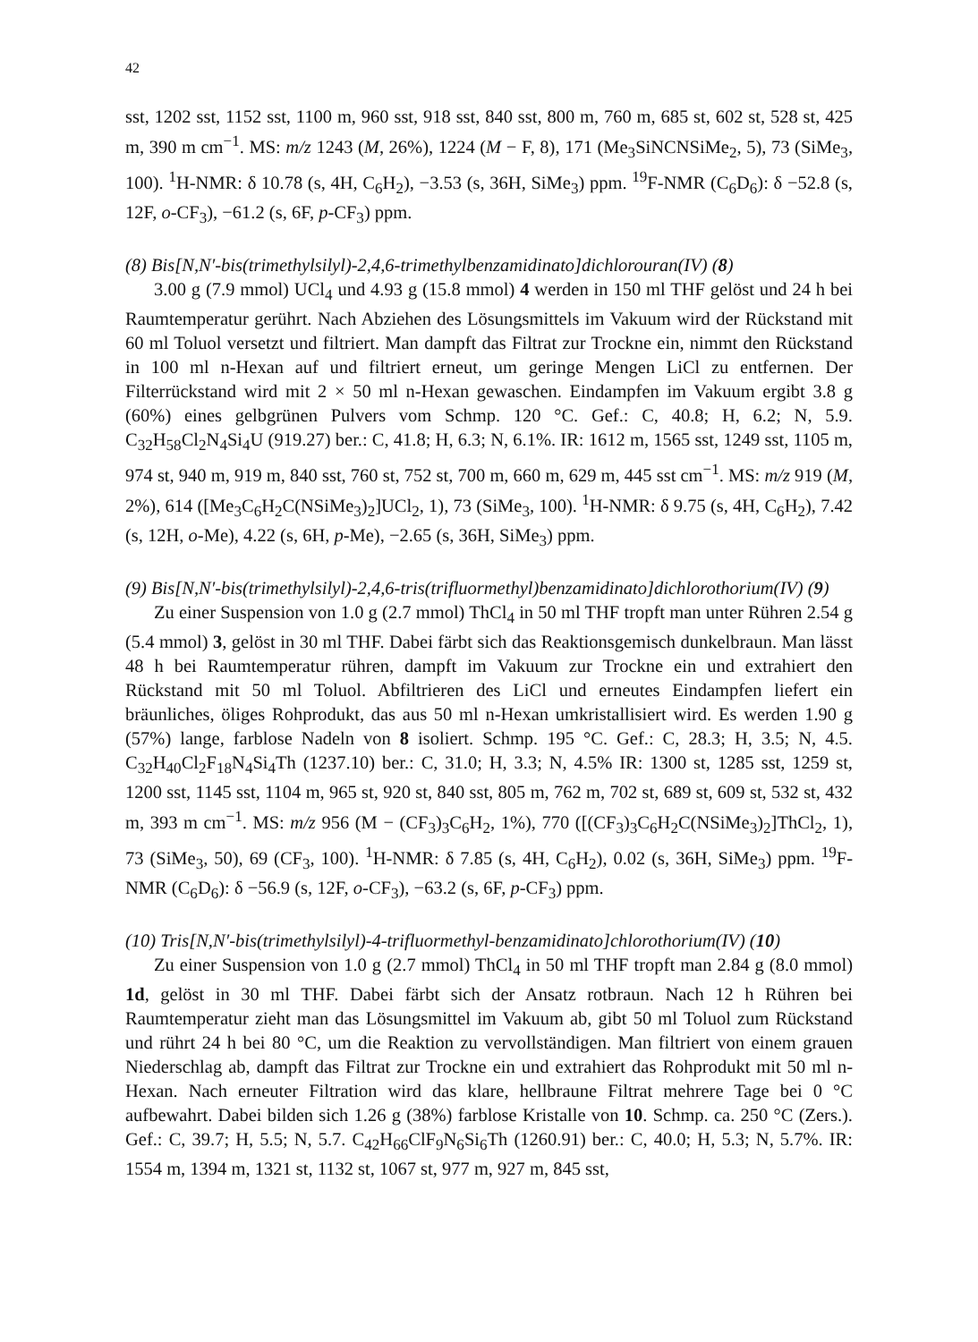42
sst, 1202 sst, 1152 sst, 1100 m, 960 sst, 918 sst, 840 sst, 800 m, 760 m, 685 st, 602 st, 528 st, 425 m, 390 m cm<sup>−1</sup>. MS: m/z 1243 (M, 26%), 1224 (M − F, 8), 171 (Me<sub>3</sub>SiNCNSiMe<sub>2</sub>, 5), 73 (SiMe<sub>3</sub>, 100). <sup>1</sup>H-NMR: δ 10.78 (s, 4H, C<sub>6</sub>H<sub>2</sub>), −3.53 (s, 36H, SiMe<sub>3</sub>) ppm. <sup>19</sup>F-NMR (C<sub>6</sub>D<sub>6</sub>): δ −52.8 (s, 12F, o-CF<sub>3</sub>), −61.2 (s, 6F, p-CF<sub>3</sub>) ppm.
(8) Bis[N,N′-bis(trimethylsilyl)-2,4,6-trimethylbenzamidinato]dichlorouran(IV) (8)
3.00 g (7.9 mmol) UCl<sub>4</sub> und 4.93 g (15.8 mmol) 4 werden in 150 ml THF gelöst und 24 h bei Raumtemperatur gerührt. Nach Abziehen des Lösungsmittels im Vakuum wird der Rückstand mit 60 ml Toluol versetzt und filtriert. Man dampft das Filtrat zur Trockne ein, nimmt den Rückstand in 100 ml n-Hexan auf und filtriert erneut, um geringe Mengen LiCl zu entfernen. Der Filterrückstand wird mit 2 × 50 ml n-Hexan gewaschen. Eindampfen im Vakuum ergibt 3.8 g (60%) eines gelbgrünen Pulvers vom Schmp. 120 °C. Gef.: C, 40.8; H, 6.2; N, 5.9. C<sub>32</sub>H<sub>58</sub>Cl<sub>2</sub>N<sub>4</sub>Si<sub>4</sub>U (919.27) ber.: C, 41.8; H, 6.3; N, 6.1%. IR: 1612 m, 1565 sst, 1249 sst, 1105 m, 974 st, 940 m, 919 m, 840 sst, 760 st, 752 st, 700 m, 660 m, 629 m, 445 sst cm<sup>−1</sup>. MS: m/z 919 (M, 2%), 614 ([Me<sub>3</sub>C<sub>6</sub>H<sub>2</sub>C(NSiMe<sub>3</sub>)<sub>2</sub>]UCl<sub>2</sub>, 1), 73 (SiMe<sub>3</sub>, 100). <sup>1</sup>H-NMR: δ 9.75 (s, 4H, C<sub>6</sub>H<sub>2</sub>), 7.42 (s, 12H, o-Me), 4.22 (s, 6H, p-Me), −2.65 (s, 36H, SiMe<sub>3</sub>) ppm.
(9) Bis[N,N′-bis(trimethylsilyl)-2,4,6-tris(trifluormethyl)benzamidinato]dichlorothori­um(IV) (9)
Zu einer Suspension von 1.0 g (2.7 mmol) ThCl<sub>4</sub> in 50 ml THF tropft man unter Rühren 2.54 g (5.4 mmol) 3, gelöst in 30 ml THF. Dabei färbt sich das Reaktionsgemisch dunkelbraun. Man lässt 48 h bei Raumtemperatur rühren, dampft im Vakuum zur Trockne ein und extrahiert den Rückstand mit 50 ml Toluol. Abfiltrieren des LiCl und erneutes Eindampfen liefert ein bräunliches, öliges Rohprodukt, das aus 50 ml n-Hexan umkristallisiert wird. Es werden 1.90 g (57%) lange, farblose Nadeln von 8 isoliert. Schmp. 195 °C. Gef.: C, 28.3; H, 3.5; N, 4.5. C<sub>32</sub>H<sub>40</sub>Cl<sub>2</sub>F<sub>18</sub>N<sub>4</sub>Si<sub>4</sub>Th (1237.10) ber.: C, 31.0; H, 3.3; N, 4.5% IR: 1300 st, 1285 sst, 1259 st, 1200 sst, 1145 sst, 1104 m, 965 st, 920 st, 840 sst, 805 m, 762 m, 702 st, 689 st, 609 st, 532 st, 432 m, 393 m cm<sup>−1</sup>. MS: m/z 956 (M − (CF<sub>3</sub>)<sub>3</sub>C<sub>6</sub>H<sub>2</sub>, 1%), 770 ([(CF<sub>3</sub>)<sub>3</sub>C<sub>6</sub>H<sub>2</sub>C(NSiMe<sub>3</sub>)<sub>2</sub>]ThCl<sub>2</sub>, 1), 73 (SiMe<sub>3</sub>, 50), 69 (CF<sub>3</sub>, 100). <sup>1</sup>H-NMR: δ 7.85 (s, 4H, C<sub>6</sub>H<sub>2</sub>), 0.02 (s, 36H, SiMe<sub>3</sub>) ppm. <sup>19</sup>F-NMR (C<sub>6</sub>D<sub>6</sub>): δ −56.9 (s, 12F, o-CF<sub>3</sub>), −63.2 (s, 6F, p-CF<sub>3</sub>) ppm.
(10) Tris[N,N′-bis(trimethylsilyl)-4-trifluormethyl-benzamidinato]chlorothorium(IV) (10)
Zu einer Suspension von 1.0 g (2.7 mmol) ThCl<sub>4</sub> in 50 ml THF tropft man 2.84 g (8.0 mmol) 1d, gelöst in 30 ml THF. Dabei färbt sich der Ansatz rotbraun. Nach 12 h Rühren bei Raumtemperatur zieht man das Lösungsmittel im Vakuum ab, gibt 50 ml Toluol zum Rückstand und rührt 24 h bei 80 °C, um die Reaktion zu vervollständigen. Man filtriert von einem grauen Niederschlag ab, dampft das Filtrat zur Trockne ein und extrahiert das Rohprodukt mit 50 ml n-Hexan. Nach erneuter Filtration wird das klare, hellbraune Filtrat mehrere Tage bei 0 °C aufbewahrt. Dabei bilden sich 1.26 g (38%) farblose Kristalle von 10. Schmp. ca. 250 °C (Zers.). Gef.: C, 39.7; H, 5.5; N, 5.7. C<sub>42</sub>H<sub>66</sub>ClF<sub>9</sub>N<sub>6</sub>Si<sub>6</sub>Th (1260.91) ber.: C, 40.0; H, 5.3; N, 5.7%. IR: 1554 m, 1394 m, 1321 st, 1132 st, 1067 st, 977 m, 927 m, 845 sst,